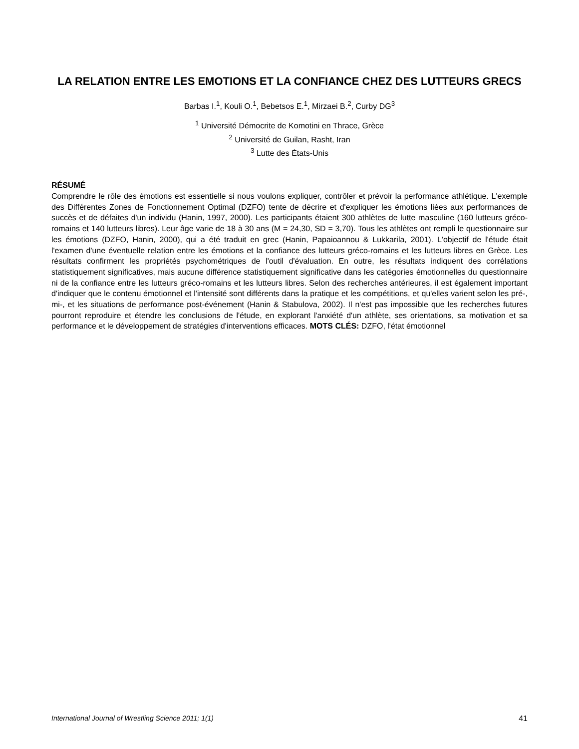LA RELATION ENTRE LES EMOTIONS ET LA CONFIANCE CHEZ DES LUTTEURS GRECS
Barbas I.<sup>1</sup>, Kouli O.<sup>1</sup>, Bebetsos E.<sup>1</sup>, Mirzaei B.<sup>2</sup>, Curby DG<sup>3</sup>
<sup>1</sup> Université Démocrite de Komotini en Thrace, Grèce
<sup>2</sup> Université de Guilan, Rasht, Iran
<sup>3</sup> Lutte des États-Unis
RÉSUMÉ
Comprendre le rôle des émotions est essentielle si nous voulons expliquer, contrôler et prévoir la performance athlétique. L'exemple des Différentes Zones de Fonctionnement Optimal (DZFO) tente de décrire et d'expliquer les émotions liées aux performances de succès et de défaites d'un individu (Hanin, 1997, 2000). Les participants étaient 300 athlètes de lutte masculine (160 lutteurs gréco-romains et 140 lutteurs libres). Leur âge varie de 18 à 30 ans (M = 24,30, SD = 3,70). Tous les athlètes ont rempli le questionnaire sur les émotions (DZFO, Hanin, 2000), qui a été traduit en grec (Hanin, Papaioannou & Lukkarila, 2001). L'objectif de l'étude était l'examen d'une éventuelle relation entre les émotions et la confiance des lutteurs gréco-romains et les lutteurs libres en Grèce. Les résultats confirment les propriétés psychométriques de l'outil d'évaluation. En outre, les résultats indiquent des corrélations statistiquement significatives, mais aucune différence statistiquement significative dans les catégories émotionnelles du questionnaire ni de la confiance entre les lutteurs gréco-romains et les lutteurs libres. Selon des recherches antérieures, il est également important d'indiquer que le contenu émotionnel et l'intensité sont différents dans la pratique et les compétitions, et qu'elles varient selon les pré-, mi-, et les situations de performance post-événement (Hanin & Stabulova, 2002). Il n'est pas impossible que les recherches futures pourront reproduire et étendre les conclusions de l'étude, en explorant l'anxiété d'un athlète, ses orientations, sa motivation et sa performance et le développement de stratégies d'interventions efficaces. MOTS CLÉS: DZFO, l'état émotionnel
International Journal of Wrestling Science 2011; 1(1) 41